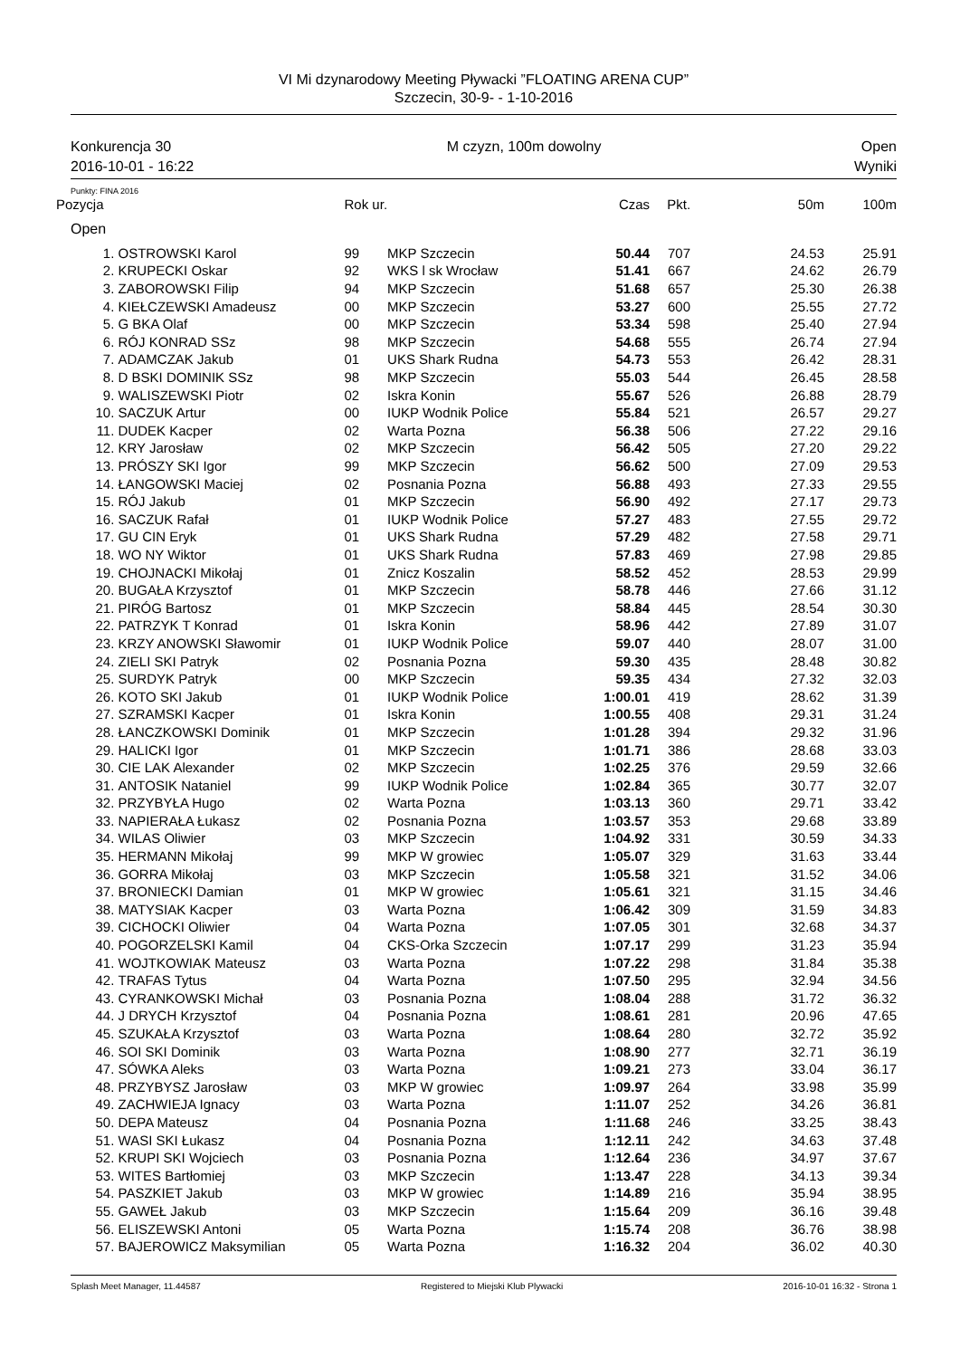VI Mi dzynarodowy Meeting Pływacki ”FLOATING ARENA CUP”
Szczecin, 30-9- - 1-10-2016
Konkurencja 30
2016-10-01 - 16:22
M czyzn, 100m dowolny Open
Wyniki
Punkty: FINA 2016
| Pozycja | | Rok ur. | | Czas | Pkt. | 50m | 100m |
| --- | --- | --- | --- | --- | --- | --- | --- |
| Open | | | | | | | |
| 1. | OSTROWSKI Karol | 99 | MKP Szczecin | 50.44 | 707 | 24.53 | 25.91 |
| 2. | KRUPECKI Oskar | 92 | WKS l sk Wrocław | 51.41 | 667 | 24.62 | 26.79 |
| 3. | ZABOROWSKI Filip | 94 | MKP Szczecin | 51.68 | 657 | 25.30 | 26.38 |
| 4. | KIEŁCZEWSKI Amadeusz | 00 | MKP Szczecin | 53.27 | 600 | 25.55 | 27.72 |
| 5. | G BKA Olaf | 00 | MKP Szczecin | 53.34 | 598 | 25.40 | 27.94 |
| 6. | RÓJ KONRAD SSz | 98 | MKP Szczecin | 54.68 | 555 | 26.74 | 27.94 |
| 7. | ADAMCZAK Jakub | 01 | UKS Shark Rudna | 54.73 | 553 | 26.42 | 28.31 |
| 8. | D BSKI DOMINIK SSz | 98 | MKP Szczecin | 55.03 | 544 | 26.45 | 28.58 |
| 9. | WALISZEWSKI Piotr | 02 | Iskra Konin | 55.67 | 526 | 26.88 | 28.79 |
| 10. | SACZUK Artur | 00 | IUKP Wodnik Police | 55.84 | 521 | 26.57 | 29.27 |
| 11. | DUDEK Kacper | 02 | Warta Pozna | 56.38 | 506 | 27.22 | 29.16 |
| 12. | KRY Jarosław | 02 | MKP Szczecin | 56.42 | 505 | 27.20 | 29.22 |
| 13. | PRÓSZY SKI Igor | 99 | MKP Szczecin | 56.62 | 500 | 27.09 | 29.53 |
| 14. | ŁANGOWSKI Maciej | 02 | Posnania Pozna | 56.88 | 493 | 27.33 | 29.55 |
| 15. | RÓJ Jakub | 01 | MKP Szczecin | 56.90 | 492 | 27.17 | 29.73 |
| 16. | SACZUK Rafał | 01 | IUKP Wodnik Police | 57.27 | 483 | 27.55 | 29.72 |
| 17. | GU CIN Eryk | 01 | UKS Shark Rudna | 57.29 | 482 | 27.58 | 29.71 |
| 18. | WO NY Wiktor | 01 | UKS Shark Rudna | 57.83 | 469 | 27.98 | 29.85 |
| 19. | CHOJNACKI Mikołaj | 01 | Znicz Koszalin | 58.52 | 452 | 28.53 | 29.99 |
| 20. | BUGAŁA Krzysztof | 01 | MKP Szczecin | 58.78 | 446 | 27.66 | 31.12 |
| 21. | PIRÓG Bartosz | 01 | MKP Szczecin | 58.84 | 445 | 28.54 | 30.30 |
| 22. | PATRZYK T Konrad | 01 | Iskra Konin | 58.96 | 442 | 27.89 | 31.07 |
| 23. | KRZY ANOWSKI Sławomir | 01 | IUKP Wodnik Police | 59.07 | 440 | 28.07 | 31.00 |
| 24. | ZIELI SKI Patryk | 02 | Posnania Pozna | 59.30 | 435 | 28.48 | 30.82 |
| 25. | SURDYK Patryk | 00 | MKP Szczecin | 59.35 | 434 | 27.32 | 32.03 |
| 26. | KOTO SKI Jakub | 01 | IUKP Wodnik Police | 1:00.01 | 419 | 28.62 | 31.39 |
| 27. | SZRAMSKI Kacper | 01 | Iskra Konin | 1:00.55 | 408 | 29.31 | 31.24 |
| 28. | ŁANCZKOWSKI Dominik | 01 | MKP Szczecin | 1:01.28 | 394 | 29.32 | 31.96 |
| 29. | HALICKI Igor | 01 | MKP Szczecin | 1:01.71 | 386 | 28.68 | 33.03 |
| 30. | CIE LAK Alexander | 02 | MKP Szczecin | 1:02.25 | 376 | 29.59 | 32.66 |
| 31. | ANTOSIK Nataniel | 99 | IUKP Wodnik Police | 1:02.84 | 365 | 30.77 | 32.07 |
| 32. | PRZYBYŁA Hugo | 02 | Warta Pozna | 1:03.13 | 360 | 29.71 | 33.42 |
| 33. | NAPIERAŁA Łukasz | 02 | Posnania Pozna | 1:03.57 | 353 | 29.68 | 33.89 |
| 34. | WILAS Oliwier | 03 | MKP Szczecin | 1:04.92 | 331 | 30.59 | 34.33 |
| 35. | HERMANN Mikołaj | 99 | MKP W growiec | 1:05.07 | 329 | 31.63 | 33.44 |
| 36. | GORRA Mikołaj | 03 | MKP Szczecin | 1:05.58 | 321 | 31.52 | 34.06 |
| 37. | BRONIECKI Damian | 01 | MKP W growiec | 1:05.61 | 321 | 31.15 | 34.46 |
| 38. | MATYSIAK Kacper | 03 | Warta Pozna | 1:06.42 | 309 | 31.59 | 34.83 |
| 39. | CICHOCKI Oliwier | 04 | Warta Pozna | 1:07.05 | 301 | 32.68 | 34.37 |
| 40. | POGORZELSKI Kamil | 04 | CKS-Orka Szczecin | 1:07.17 | 299 | 31.23 | 35.94 |
| 41. | WOJTKOWIAK Mateusz | 03 | Warta Pozna | 1:07.22 | 298 | 31.84 | 35.38 |
| 42. | TRAFAS Tytus | 04 | Warta Pozna | 1:07.50 | 295 | 32.94 | 34.56 |
| 43. | CYRANKOWSKI Michał | 03 | Posnania Pozna | 1:08.04 | 288 | 31.72 | 36.32 |
| 44. | J DRYCH Krzysztof | 04 | Posnania Pozna | 1:08.61 | 281 | 20.96 | 47.65 |
| 45. | SZUKAŁA Krzysztof | 03 | Warta Pozna | 1:08.64 | 280 | 32.72 | 35.92 |
| 46. | SOI SKI Dominik | 03 | Warta Pozna | 1:08.90 | 277 | 32.71 | 36.19 |
| 47. | SÓWKA Aleks | 03 | Warta Pozna | 1:09.21 | 273 | 33.04 | 36.17 |
| 48. | PRZYBYSZ Jarosław | 03 | MKP W growiec | 1:09.97 | 264 | 33.98 | 35.99 |
| 49. | ZACHWIEJA Ignacy | 03 | Warta Pozna | 1:11.07 | 252 | 34.26 | 36.81 |
| 50. | DEPA Mateusz | 04 | Posnania Pozna | 1:11.68 | 246 | 33.25 | 38.43 |
| 51. | WASI SKI Łukasz | 04 | Posnania Pozna | 1:12.11 | 242 | 34.63 | 37.48 |
| 52. | KRUPI SKI Wojciech | 03 | Posnania Pozna | 1:12.64 | 236 | 34.97 | 37.67 |
| 53. | WITES Bartłomiej | 03 | MKP Szczecin | 1:13.47 | 228 | 34.13 | 39.34 |
| 54. | PASZKIET Jakub | 03 | MKP W growiec | 1:14.89 | 216 | 35.94 | 38.95 |
| 55. | GAWEŁ Jakub | 03 | MKP Szczecin | 1:15.64 | 209 | 36.16 | 39.48 |
| 56. | ELISZEWSKI Antoni | 05 | Warta Pozna | 1:15.74 | 208 | 36.76 | 38.98 |
| 57. | BAJEROWICZ Maksymilian | 05 | Warta Pozna | 1:16.32 | 204 | 36.02 | 40.30 |
Splash Meet Manager, 11.44587 Registered to Miejski Klub Plywacki 2016-10-01 16:32 - Strona 1